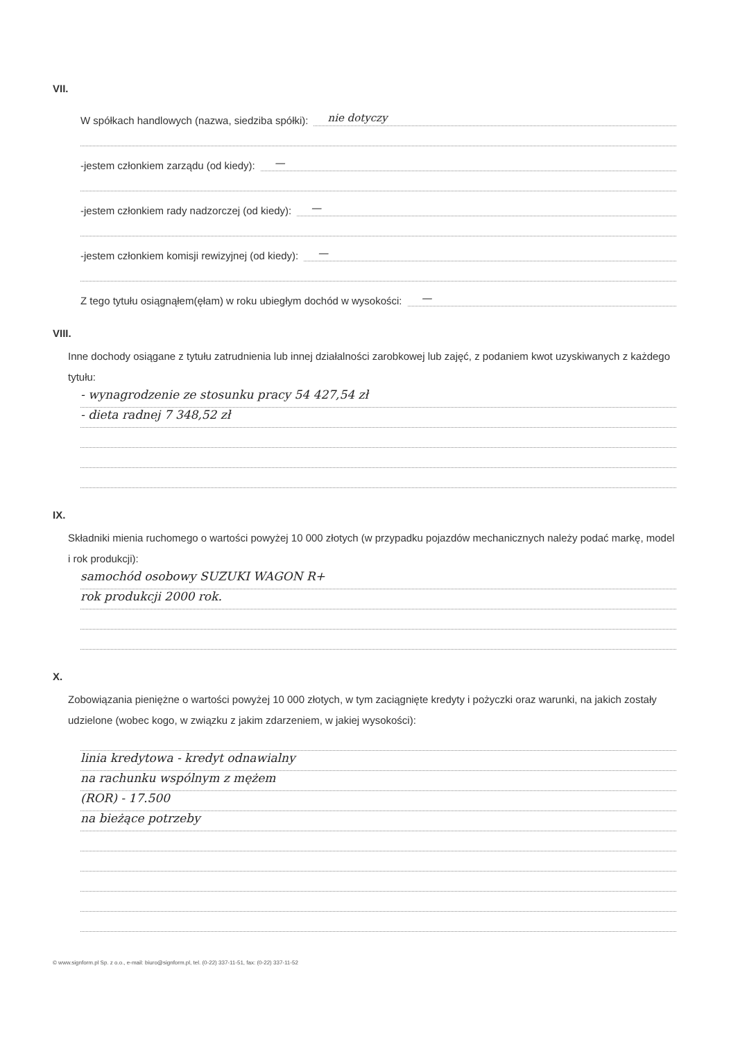VII.
W spółkach handlowych (nazwa, siedziba spółki): nie dotyczy
-jestem członkiem zarządu (od kiedy): —
-jestem członkiem rady nadzorczej (od kiedy): —
-jestem członkiem komisji rewizyjnej (od kiedy): —
Z tego tytułu osiągnąłem(ęłam) w roku ubiegłym dochód w wysokości: —
VIII.
Inne dochody osiągane z tytułu zatrudnienia lub innej działalności zarobkowej lub zajęć, z podaniem kwot uzyskiwanych z każdego tytułu:
- wynagrodzenie ze stosunku pracy 54 427,54 zł
- dieta radnej 7 348,52 zł
IX.
Składniki mienia ruchomego o wartości powyżej 10 000 złotych (w przypadku pojazdów mechanicznych należy podać markę, model i rok produkcji):
samochód osobowy SUZUKI WAGON R+
rok produkcji 2000 rok.
X.
Zobowiązania pieniężne o wartości powyżej 10 000 złotych, w tym zaciągnięte kredyty i pożyczki oraz warunki, na jakich zostały udzielone (wobec kogo, w związku z jakim zdarzeniem, w jakiej wysokości):
linia kredytowa - kredyt odnawialny
na rachunku wspólnym z mężem
(ROR) - 17.500
na bieżące potrzeby
© www.signform.pl Sp. z o.o., e-mail: biuro@signform.pl, tel. (0-22) 337-11-51, fax: (0-22) 337-11-52